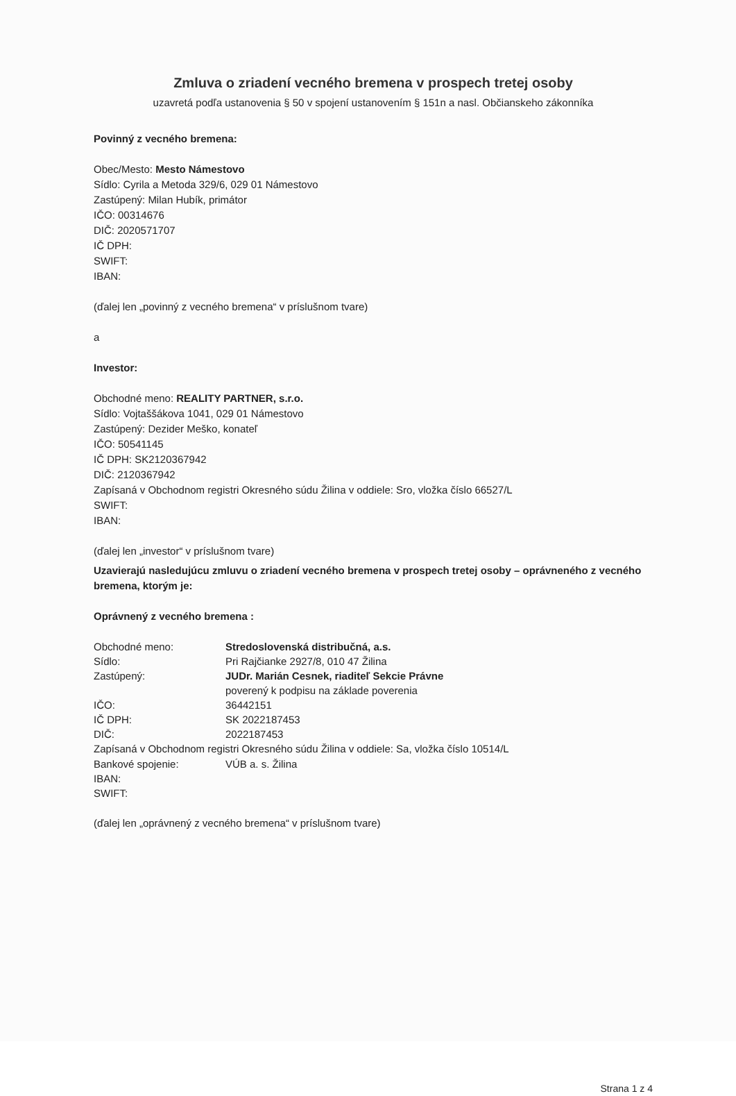Zmluva o zriadení vecného bremena v prospech tretej osoby
uzavretá podľa ustanovenia § 50 v spojení ustanovením § 151n a nasl. Občianskeho zákonníka
Povinný z vecného bremena:
Obec/Mesto: Mesto Námestovo
Sídlo: Cyrila a Metoda 329/6, 029 01 Námestovo
Zastúpený: Milan Hubík, primátor
IČO: 00314676
DIČ: 2020571707
IČ DPH:
SWIFT:
IBAN:
(ďalej len „povinný z vecného bremena“ v príslušnom tvare)
a
Investor:
Obchodné meno: REALITY PARTNER, s.r.o.
Sídlo: Vojtaššákova 1041, 029 01 Námestovo
Zastúpený: Dezider Meško, konateľ
IČO: 50541145
IČ DPH: SK2120367942
DIČ: 2120367942
Zapísaná v Obchodnom registri Okresného súdu Žilina v oddiele: Sro, vložka číslo 66527/L
SWIFT:
IBAN:
(ďalej len „investor“ v príslušnom tvare)
Uzavierajú nasledujúcu zmluvu o zriadení vecného bremena v prospech tretej osoby – oprávneného z vecného bremena, ktorým je:
Oprávnený z vecného bremena :
Obchodné meno: Stredoslovenská distribučná, a.s.
Sídlo: Pri Rajčianke 2927/8, 010 47 Žilina
Zastúpený: JUDr. Marián Cesnek, riaditeľ Sekcie Právne
poverený k podpisu na základe poverenia
IČO: 36442151
IČ DPH: SK 2022187453
DIČ: 2022187453
Zapísaná v Obchodnom registri Okresného súdu Žilina v oddiele: Sa, vložka číslo 10514/L
Bankové spojenie: VÚB a. s. Žilina
IBAN:
SWIFT:
(ďalej len „oprávnený z vecného bremena“ v príslušnom tvare)
Strana 1 z 4